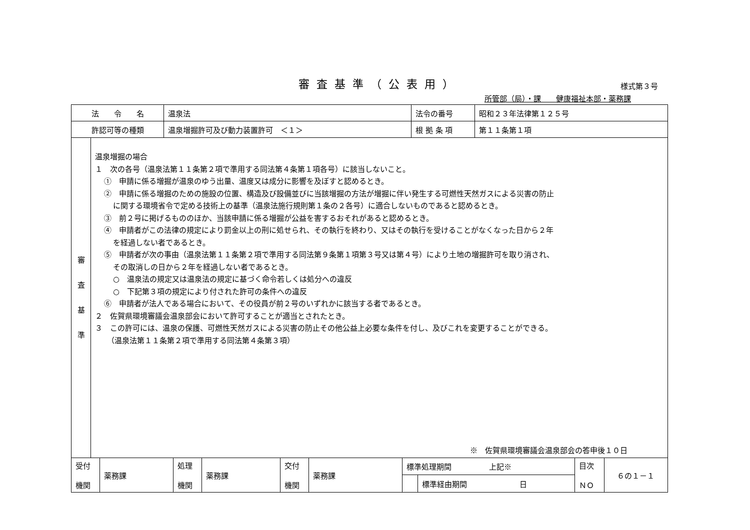審査基準（公表用）
様式第３号
所管部（局）・課　　健康福祉本部・薬務課
| 法 令 名 | 温泉法 | 法令の番号 | 昭和２３年法律第１２５号 |
| 許認可等の種類 | 温泉増掘許可及び動力装置許可 ＜１＞ | 根 拠 条 項 | 第１１条第１項 |
| 審 査 基 準 | 温泉増掘の場合 １ 次の各号（温泉法第１１条第２項で準用する同法第４条第１項各号）に該当しないこと。 ① 申請に係る増掘が温泉のゆう出量、温度又は成分に影響を及ぼすと認めるとき。 ② 申請に係る増掘のための施設の位置、構造及び設備並びに当該増掘の方法が増掘に伴い発生する可燃性天然ガスによる災害の防止 に関する環境省令で定める技術上の基準（温泉法施行規則第１条の２各号）に適合しないものであると認めるとき。 ③ 前２号に掲げるもののほか、当該申請に係る増掘が公益を害するおそれがあると認めるとき。 ④ 申請者がこの法律の規定により罰金以上の刑に処せられ、その執行を終わり、又はその執行を受けることがなくなった日から２年 を経過しない者であるとき。 ⑤ 申請者が次の事由（温泉法第１１条第２項で準用する同法第９条第１項第３号又は第４号）により土地の増掘許可を取り消され、 その取消しの日から２年を経過しない者であるとき。 ○ 温泉法の規定又は温泉法の規定に基づく命令若しくは処分への違反 ○ 下記第３項の規定により付された許可の条件への違反 ⑥ 申請者が法人である場合において、その役員が前２号のいずれかに該当する者であるとき。 ２ 佐賀県環境審議会温泉部会において許可することが適当とされたとき。 ３ この許可には、温泉の保護、可燃性天然ガスによる災害の防止その他公益上必要な条件を付し、及びこれを変更することができる。 （温泉法第１１条第２項で準用する同法第４条第３項） ※ 佐賀県環境審議会温泉部会の答申後１０日 |
| 受付 機関 | 薬務課 | 処理 機関 | 薬務課 | 交付 機関 | 薬務課 | 標準処理期間 上記※ | | 目次 ＮＯ | ６の１－１ |
| | | | | | | | 標準経由期間 日 | | |